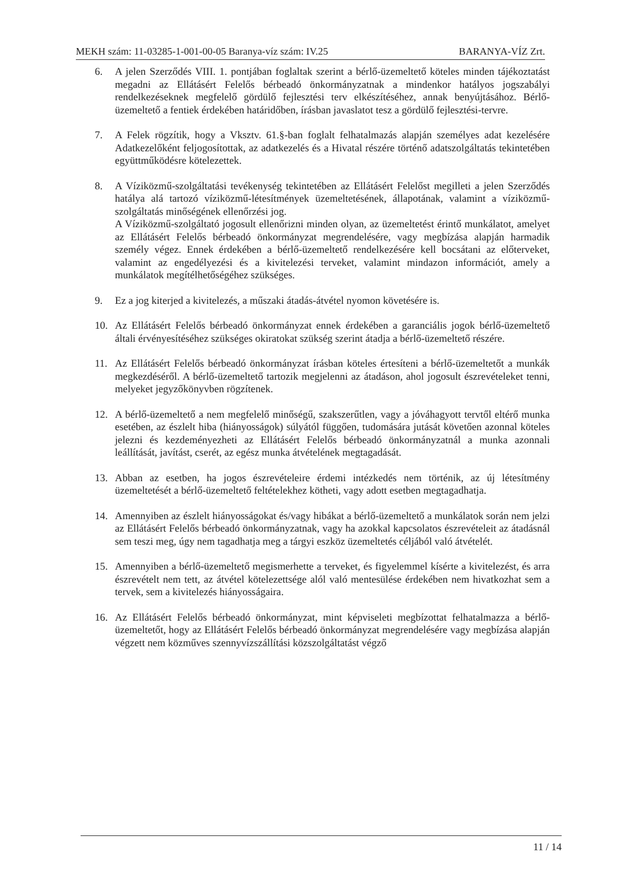MEKH szám: 11-03285-1-001-00-05 Baranya-víz szám: IV.25 BARANYA-VÍZ Zrt.
6. A jelen Szerződés VIII. 1. pontjában foglaltak szerint a bérlő-üzemeltető köteles minden tájékoztatást megadni az Ellátásért Felelős bérbeadó önkormányzatnak a mindenkor hatályos jogszabályi rendelkezéseknek megfelelő gördülő fejlesztési terv elkészítéséhez, annak benyújtásához. Bérlő-üzemeltető a fentiek érdekében határidőben, írásban javaslatot tesz a gördülő fejlesztési-tervre.
7. A Felek rögzítik, hogy a Vksztv. 61.§-ban foglalt felhatalmazás alapján személyes adat kezelésére Adatkezelőként feljogosítottak, az adatkezelés és a Hivatal részére történő adatszolgáltatás tekintetében együttműködésre kötelezettek.
8. A Víziközmű-szolgáltatási tevékenység tekintetében az Ellátásért Felelőst megilleti a jelen Szerződés hatálya alá tartozó víziközmű-létesítmények üzemeltetésének, állapotának, valamint a víziközmű-szolgáltatás minőségének ellenőrzési jog.
A Víziközmű-szolgáltató jogosult ellenőrizni minden olyan, az üzemeltetést érintő munkálatot, amelyet az Ellátásért Felelős bérbeadó önkormányzat megrendelésére, vagy megbízása alapján harmadik személy végez. Ennek érdekében a bérlő-üzemeltető rendelkezésére kell bocsátani az előterveket, valamint az engedélyezési és a kivitelezési terveket, valamint mindazon információt, amely a munkálatok megítélhetőségéhez szükséges.
9. Ez a jog kiterjed a kivitelezés, a műszaki átadás-átvétel nyomon követésére is.
10. Az Ellátásért Felelős bérbeadó önkormányzat ennek érdekében a garanciális jogok bérlő-üzemeltető általi érvényesítéséhez szükséges okiratokat szükség szerint átadja a bérlő-üzemeltető részére.
11. Az Ellátásért Felelős bérbeadó önkormányzat írásban köteles értesíteni a bérlő-üzemeltetőt a munkák megkezdéséről. A bérlő-üzemeltető tartozik megjelenni az átadáson, ahol jogosult észrevételeket tenni, melyeket jegyzőkönyvben rögzítenek.
12. A bérlő-üzemeltető a nem megfelelő minőségű, szakszerűtlen, vagy a jóváhagyott tervtől eltérő munka esetében, az észlelt hiba (hiányosságok) súlyától függően, tudomására jutását követően azonnal köteles jelezni és kezdeményezheti az Ellátásért Felelős bérbeadó önkormányzatnál a munka azonnali leállítását, javítást, cserét, az egész munka átvételének megtagadását.
13. Abban az esetben, ha jogos észrevételeire érdemi intézkedés nem történik, az új létesítmény üzemeltetését a bérlő-üzemeltető feltételekhez kötheti, vagy adott esetben megtagadhatja.
14. Amennyiben az észlelt hiányosságokat és/vagy hibákat a bérlő-üzemeltető a munkálatok során nem jelzi az Ellátásért Felelős bérbeadó önkormányzatnak, vagy ha azokkal kapcsolatos észrevételeit az átadásnál sem teszi meg, úgy nem tagadhatja meg a tárgyi eszköz üzemeltetés céljából való átvételét.
15. Amennyiben a bérlő-üzemeltető megismerhette a terveket, és figyelemmel kísérte a kivitelezést, és arra észrevételt nem tett, az átvétel kötelezettsége alól való mentesülése érdekében nem hivatkozhat sem a tervek, sem a kivitelezés hiányosságaira.
16. Az Ellátásért Felelős bérbeadó önkormányzat, mint képviseleti megbízottat felhatalmazza a bérlő-üzemeltetőt, hogy az Ellátásért Felelős bérbeadó önkormányzat megrendelésére vagy megbízása alapján végzett nem közműves szennyvízszállítási közszolgáltatást végző
11 / 14